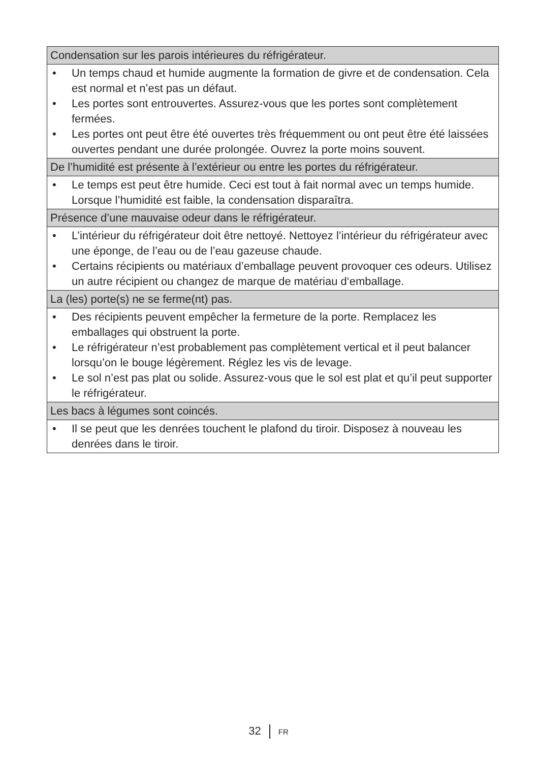| Condensation sur les parois intérieures du réfrigérateur. |
| --- |
| • Un temps chaud et humide augmente la formation de givre et de condensation. Cela est normal et n’est pas un défaut. • Les portes sont entrouvertes. Assurez-vous que les portes sont complètement fermées. • Les portes ont peut être été ouvertes très fréquemment ou ont peut être été laissées ouvertes pendant une durée prolongée. Ouvrez la porte moins souvent. |
| De l’humidité est présente à l’extérieur ou entre les portes du réfrigérateur. |
| • Le temps est peut être humide. Ceci est tout à fait normal avec un temps humide. Lorsque l’humidité est faible, la condensation disparaîtra. |
| Présence d’une mauvaise odeur dans le réfrigérateur. |
| • L’intérieur du réfrigérateur doit être nettoyé. Nettoyez l’intérieur du réfrigérateur avec une éponge, de l’eau ou de l’eau gazeuse chaude. • Certains récipients ou matériaux d’emballage peuvent provoquer ces odeurs. Utilisez un autre récipient ou changez de marque de matériau d‘emballage. |
| La (les) porte(s) ne se ferme(nt) pas. |
| • Des récipients peuvent empêcher la fermeture de la porte. Remplacez les emballages qui obstruent la porte. • Le réfrigérateur n’est probablement pas complètement vertical et il peut balancer lorsqu’on le bouge légèrement. Réglez les vis de levage. • Le sol n’est pas plat ou solide. Assurez-vous que le sol est plat et qu’il peut supporter le réfrigérateur. |
| Les bacs à légumes sont coincés. |
| • Il se peut que les denrées touchent le plafond du tiroir. Disposez à nouveau les denrées dans le tiroir. |
32 FR